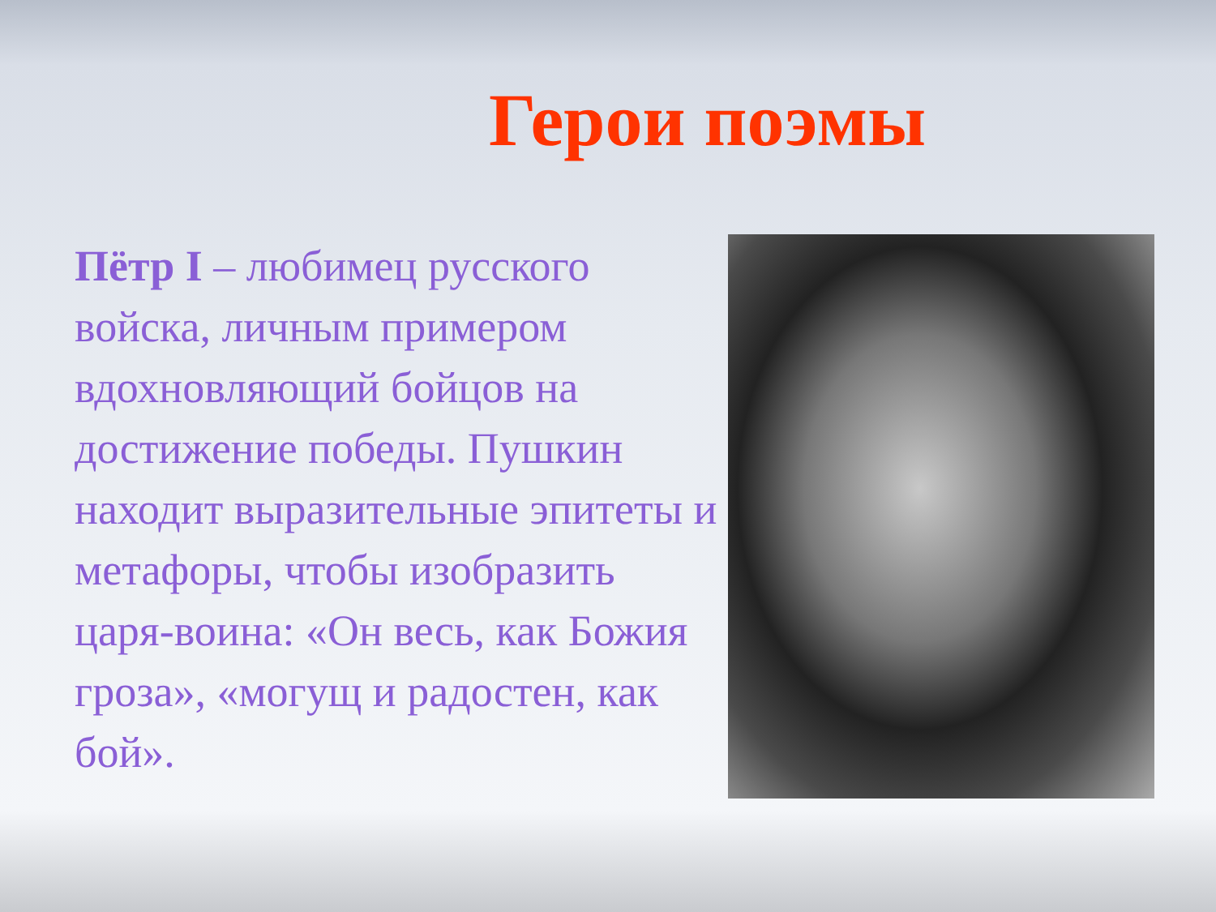Герои поэмы
Пётр I – любимец русского войска, личным примером вдохновляющий бойцов на достижение победы. Пушкин находит выразительные эпитеты и метафоры, чтобы изобразить царя-воина: «Он весь, как Божия гроза», «могущ и радостен, как бой».